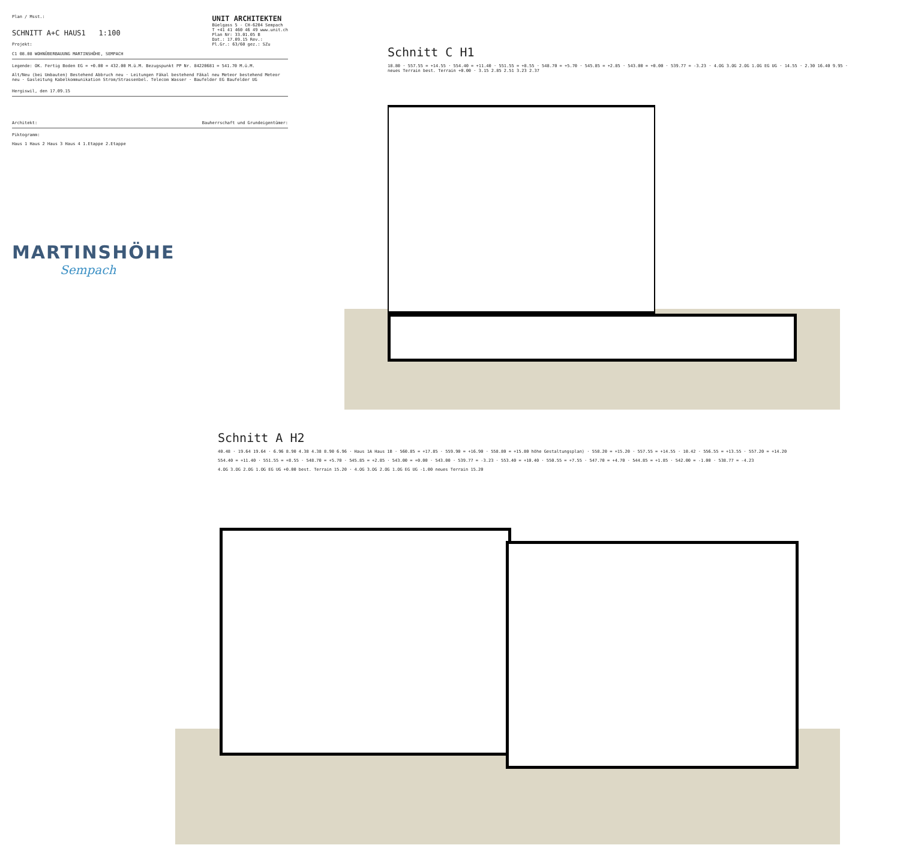Plan / Msst.:
SCHNITT A+C HAUS1 1:100
Projekt:
C1 08.08 WOHNÜBERBAUUNG MARTINSHÖHE, SEMPACH
UNIT ARCHITEKTEN
Büelgass 5 - CH-6204 Sempach
T +41 41 460 46 49 www.unit.ch
Plan Nr: 33.01.05 B
Dat.: 17.09.15 Rev.:
Pl.Gr.: 63/60 gez.: SZu
Legende: OK. Fertig Boden EG = +0.00 = 432.00 M.ü.M. Bezugspunkt PP Nr. 84220681 = 541.70 M.ü.M.
Alt/Neu (bei Umbauten) Bestehend Abbruch neu · Leitungen Fäkal bestehend Fäkal neu Meteor bestehend Meteor neu · Gasleitung Kabelkommunikation Strom/Strassenbel. Telecom Wasser · Baufelder EG Baufelder UG
Hergiswil, den 17.09.15
Architekt: Bauherrschaft und Grundeigentümer:
Piktogramm:
Haus 1 Haus 2 Haus 3 Haus 4 1.Etappe 2.Etappe
MARTINSHÖHE
Sempach
Schnitt C H1
18.80 · 557.55 = +14.55 · 554.40 = +11.40 · 551.55 = +8.55 · 548.70 = +5.70 · 545.85 = +2.85 · 543.00 = +0.00 · 539.77 = -3.23 · 4.OG 3.OG 2.OG 1.OG EG UG · 14.55 · 2.30 16.40 9.95 · neues Terrain best. Terrain +0.00 · 3.15 2.85 2.51 3.23 2.37
Schnitt A H2
40.48 · 19.64 19.64 · 6.96 8.90 4.38 4.38 8.90 6.96 · Haus 1A Haus 1B · 560.85 = +17.85 · 559.90 = +16.90 · 558.80 = +15.80 höhe Gestaltungsplan) · 558.20 = +15.20 · 557.55 = +14.55 · 10.42 · 556.55 = +13.55 · 557.20 = +14.20
554.40 = +11.40 · 551.55 = +8.55 · 548.70 = +5.70 · 545.85 = +2.85 · 543.00 = +0.00 · 543.00 · 539.77 = -3.23 · 553.40 = +10.40 · 550.55 = +7.55 · 547.70 = +4.70 · 544.85 = +1.85 · 542.00 = -1.00 · 538.77 = -4.23
4.OG 3.OG 2.OG 1.OG EG UG +0.00 best. Terrain 15.20 · 4.OG 3.OG 2.OG 1.OG EG UG -1.00 neues Terrain 15.20